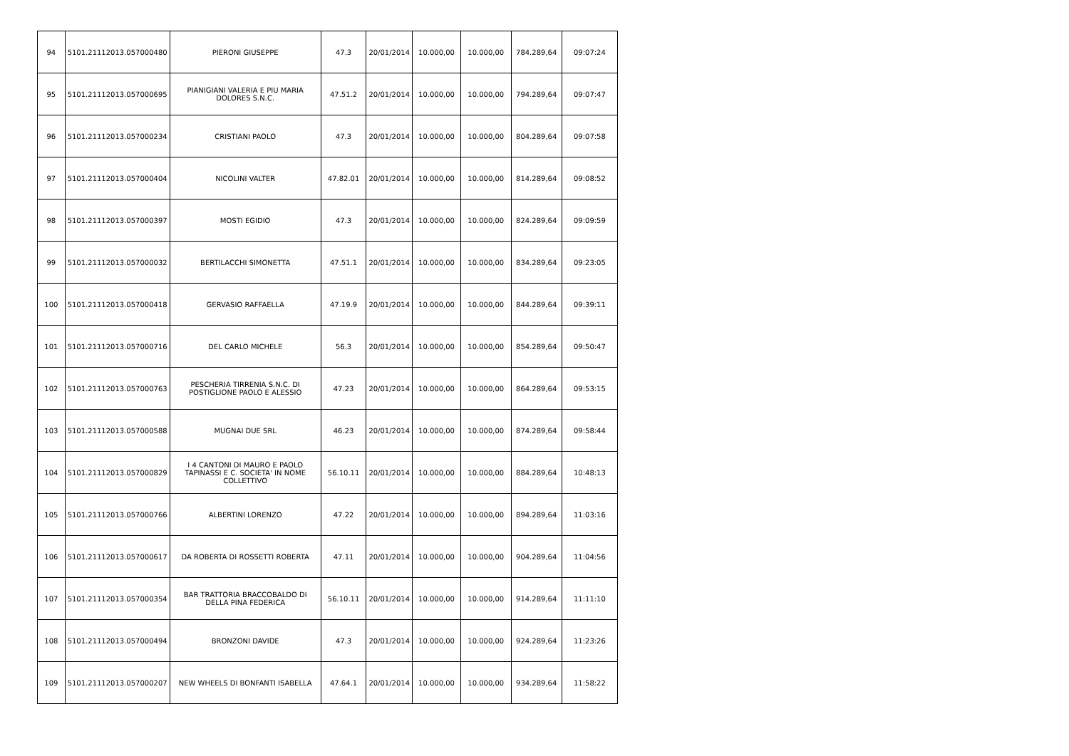| 94 | 5101.21112013.057000480 | PIERONI GIUSEPPE | 47.3 | 20/01/2014 | 10.000,00 | 10.000,00 | 784.289,64 | 09:07:24 |
| 95 | 5101.21112013.057000695 | PIANIGIANI VALERIA E PIU MARIA DOLORES S.N.C. | 47.51.2 | 20/01/2014 | 10.000,00 | 10.000,00 | 794.289,64 | 09:07:47 |
| 96 | 5101.21112013.057000234 | CRISTIANI PAOLO | 47.3 | 20/01/2014 | 10.000,00 | 10.000,00 | 804.289,64 | 09:07:58 |
| 97 | 5101.21112013.057000404 | NICOLINI VALTER | 47.82.01 | 20/01/2014 | 10.000,00 | 10.000,00 | 814.289,64 | 09:08:52 |
| 98 | 5101.21112013.057000397 | MOSTI EGIDIO | 47.3 | 20/01/2014 | 10.000,00 | 10.000,00 | 824.289,64 | 09:09:59 |
| 99 | 5101.21112013.057000032 | BERTILACCHI SIMONETTA | 47.51.1 | 20/01/2014 | 10.000,00 | 10.000,00 | 834.289,64 | 09:23:05 |
| 100 | 5101.21112013.057000418 | GERVASIO RAFFAELLA | 47.19.9 | 20/01/2014 | 10.000,00 | 10.000,00 | 844.289,64 | 09:39:11 |
| 101 | 5101.21112013.057000716 | DEL CARLO MICHELE | 56.3 | 20/01/2014 | 10.000,00 | 10.000,00 | 854.289,64 | 09:50:47 |
| 102 | 5101.21112013.057000763 | PESCHERIA TIRRENIA S.N.C. DI POSTIGLIONE PAOLO E ALESSIO | 47.23 | 20/01/2014 | 10.000,00 | 10.000,00 | 864.289,64 | 09:53:15 |
| 103 | 5101.21112013.057000588 | MUGNAI DUE SRL | 46.23 | 20/01/2014 | 10.000,00 | 10.000,00 | 874.289,64 | 09:58:44 |
| 104 | 5101.21112013.057000829 | I 4 CANTONI DI MAURO E PAOLO TAPINASSI E C. SOCIETA' IN NOME COLLETTIVO | 56.10.11 | 20/01/2014 | 10.000,00 | 10.000,00 | 884.289,64 | 10:48:13 |
| 105 | 5101.21112013.057000766 | ALBERTINI LORENZO | 47.22 | 20/01/2014 | 10.000,00 | 10.000,00 | 894.289,64 | 11:03:16 |
| 106 | 5101.21112013.057000617 | DA ROBERTA DI ROSSETTI ROBERTA | 47.11 | 20/01/2014 | 10.000,00 | 10.000,00 | 904.289,64 | 11:04:56 |
| 107 | 5101.21112013.057000354 | BAR TRATTORIA BRACCOBALDO DI DELLA PINA FEDERICA | 56.10.11 | 20/01/2014 | 10.000,00 | 10.000,00 | 914.289,64 | 11:11:10 |
| 108 | 5101.21112013.057000494 | BRONZONI DAVIDE | 47.3 | 20/01/2014 | 10.000,00 | 10.000,00 | 924.289,64 | 11:23:26 |
| 109 | 5101.21112013.057000207 | NEW WHEELS DI BONFANTI ISABELLA | 47.64.1 | 20/01/2014 | 10.000,00 | 10.000,00 | 934.289,64 | 11:58:22 |